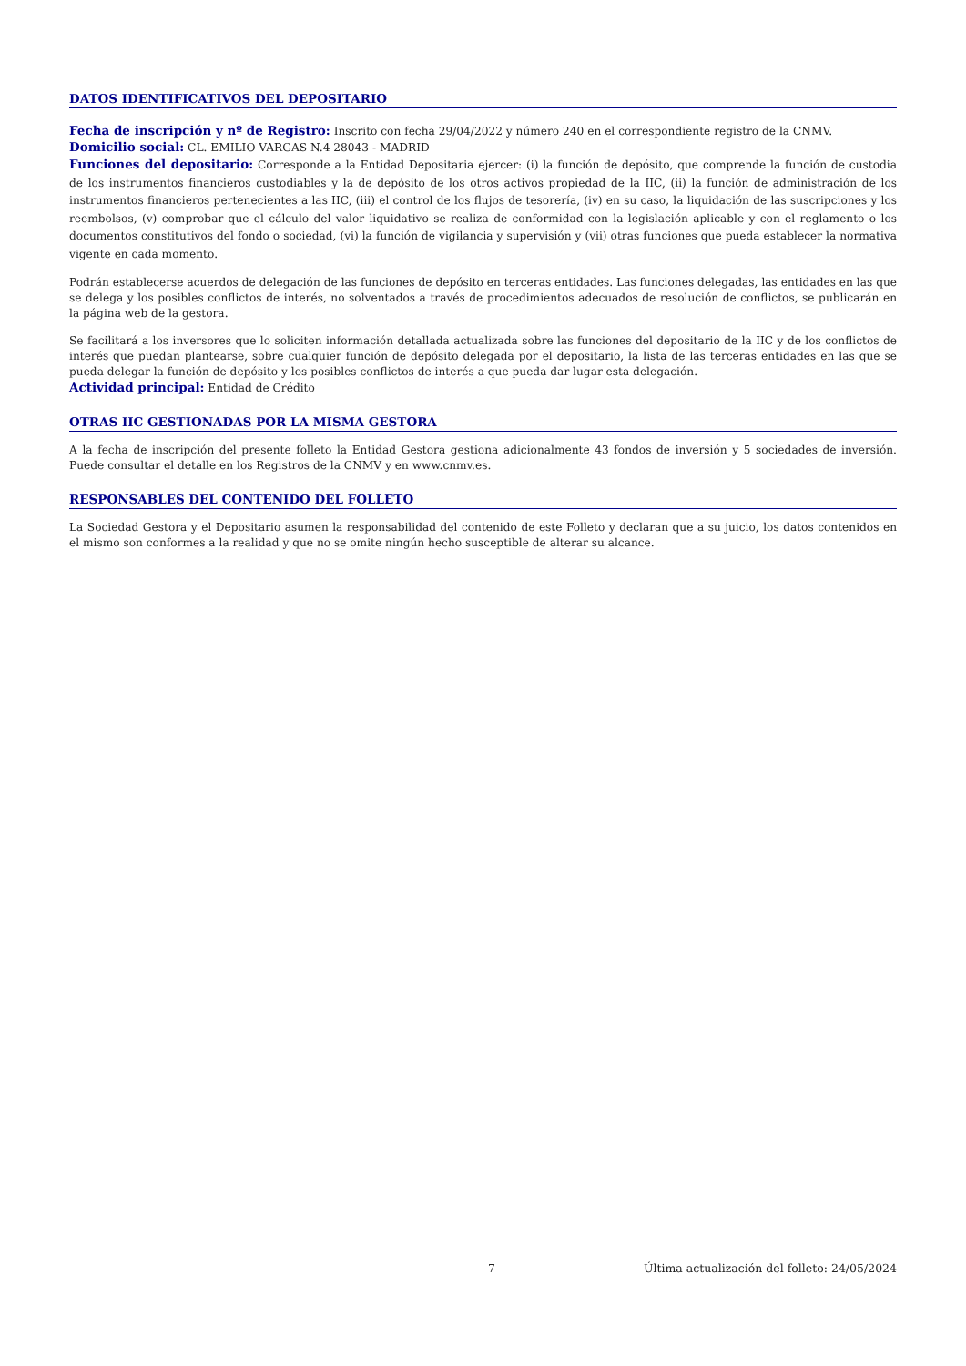DATOS IDENTIFICATIVOS DEL DEPOSITARIO
Fecha de inscripción y nº de Registro: Inscrito con fecha 29/04/2022 y número 240 en el correspondiente registro de la CNMV.
Domicilio social: CL. EMILIO VARGAS N.4 28043 - MADRID
Funciones del depositario: Corresponde a la Entidad Depositaria ejercer: (i) la función de depósito, que comprende la función de custodia de los instrumentos financieros custodiables y la de depósito de los otros activos propiedad de la IIC, (ii) la función de administración de los instrumentos financieros pertenecientes a las IIC, (iii) el control de los flujos de tesorería, (iv) en su caso, la liquidación de las suscripciones y los reembolsos, (v) comprobar que el cálculo del valor liquidativo se realiza de conformidad con la legislación aplicable y con el reglamento o los documentos constitutivos del fondo o sociedad, (vi) la función de vigilancia y supervisión y (vii) otras funciones que pueda establecer la normativa vigente en cada momento.
Podrán establecerse acuerdos de delegación de las funciones de depósito en terceras entidades. Las funciones delegadas, las entidades en las que se delega y los posibles conflictos de interés, no solventados a través de procedimientos adecuados de resolución de conflictos, se publicarán en la página web de la gestora.
Se facilitará a los inversores que lo soliciten información detallada actualizada sobre las funciones del depositario de la IIC y de los conflictos de interés que puedan plantearse, sobre cualquier función de depósito delegada por el depositario, la lista de las terceras entidades en las que se pueda delegar la función de depósito y los posibles conflictos de interés a que pueda dar lugar esta delegación.
Actividad principal: Entidad de Crédito
OTRAS IIC GESTIONADAS POR LA MISMA GESTORA
A la fecha de inscripción del presente folleto la Entidad Gestora gestiona adicionalmente 43 fondos de inversión y 5 sociedades de inversión. Puede consultar el detalle en los Registros de la CNMV y en www.cnmv.es.
RESPONSABLES DEL CONTENIDO DEL FOLLETO
La Sociedad Gestora y el Depositario asumen la responsabilidad del contenido de este Folleto y declaran que a su juicio, los datos contenidos en el mismo son conformes a la realidad y que no se omite ningún hecho susceptible de alterar su alcance.
7 Última actualización del folleto: 24/05/2024